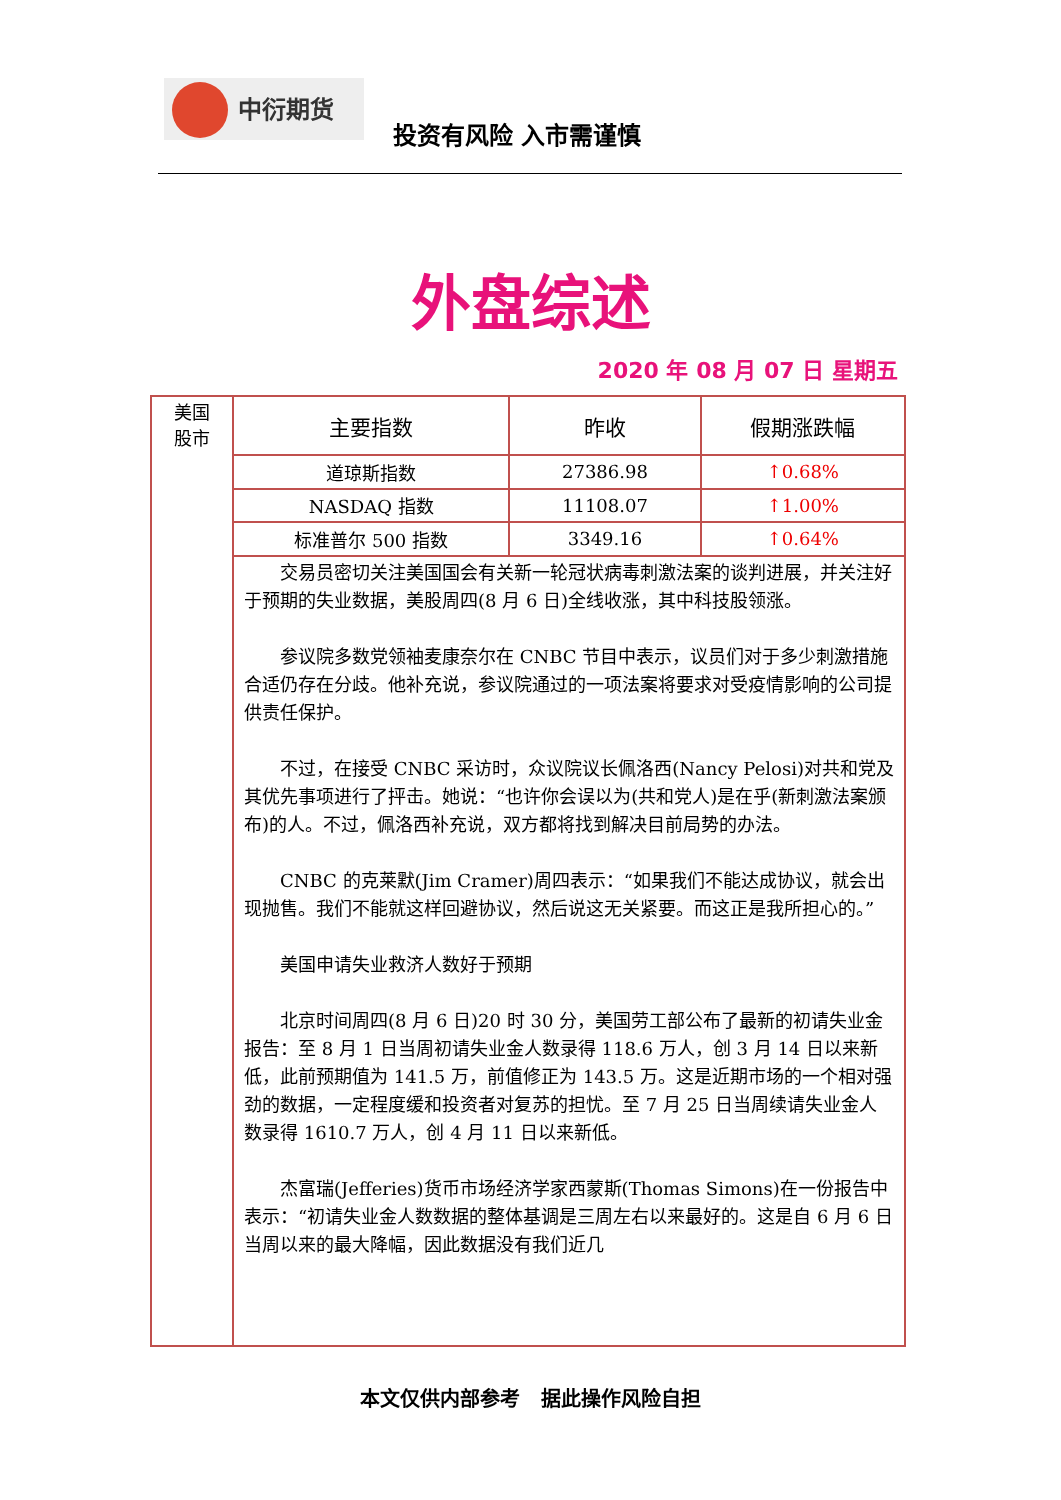中衍期货
投资有风险 入市需谨慎
外盘综述
2020 年 08 月 07 日 星期五
| 美国 股市 | 主要指数 | 昨收 | 假期涨跌幅 |
| | 道琼斯指数 | 27386.98 | ↑0.68% |
| | NASDAQ 指数 | 11108.07 | ↑1.00% |
| | 标准普尔 500 指数 | 3349.16 | ↑0.64% |
| | 交易员密切关注美国国会有关新一轮冠状病毒刺激法案的谈判进展，并关注好于预期的失业数据，美股周四(8 月 6 日)全线收涨，其中科技股领涨。 参议院多数党领袖麦康奈尔在 CNBC 节目中表示，议员们对于多少刺激措施合适仍存在分歧。他补充说，参议院通过的一项法案将要求对受疫情影响的公司提供责任保护。 不过，在接受 CNBC 采访时，众议院议长佩洛西(Nancy Pelosi)对共和党及其优先事项进行了抨击。她说：“也许你会误以为(共和党人)是在乎(新刺激法案颁布)的人。不过，佩洛西补充说，双方都将找到解决目前局势的办法。 CNBC 的克莱默(Jim Cramer)周四表示：“如果我们不能达成协议，就会出现抛售。我们不能就这样回避协议，然后说这无关紧要。而这正是我所担心的。” 美国申请失业救济人数好于预期 北京时间周四(8 月 6 日)20 时 30 分，美国劳工部公布了最新的初请失业金报告：至 8 月 1 日当周初请失业金人数录得 118.6 万人，创 3 月 14 日以来新低，此前预期值为 141.5 万，前值修正为 143.5 万。这是近期市场的一个相对强劲的数据，一定程度缓和投资者对复苏的担忧。至 7 月 25 日当周续请失业金人数录得 1610.7 万人，创 4 月 11 日以来新低。 杰富瑞(Jefferies)货币市场经济学家西蒙斯(Thomas Simons)在一份报告中表示：“初请失业金人数数据的整体基调是三周左右以来最好的。这是自 6 月 6 日当周以来的最大降幅，因此数据没有我们近几 | | |
本文仅供内部参考 据此操作风险自担